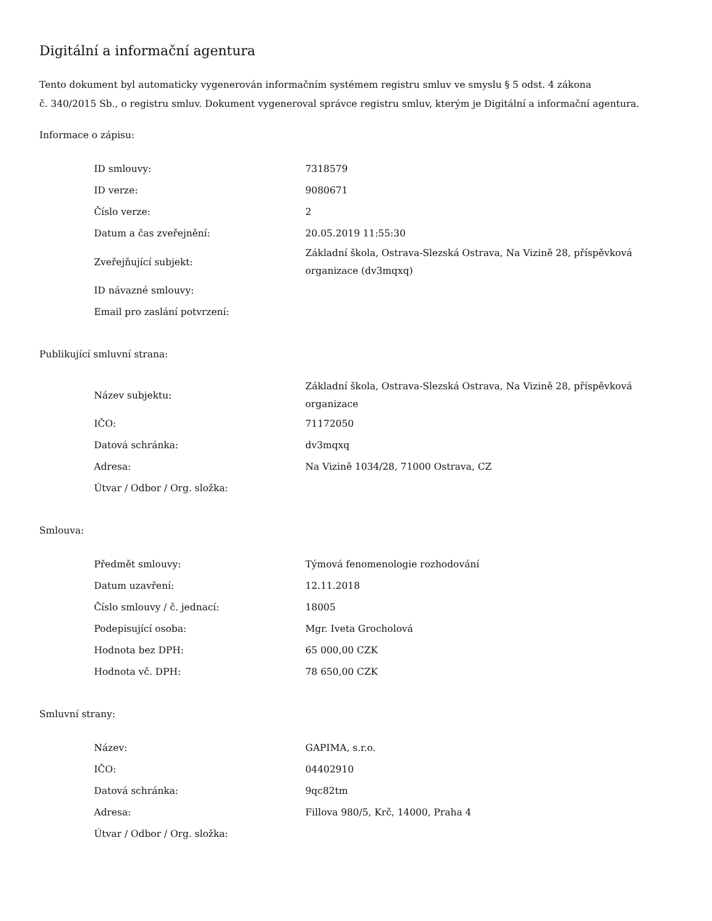Digitální a informační agentura
Tento dokument byl automaticky vygenerován informačním systémem registru smluv ve smyslu § 5 odst. 4 zákona
č. 340/2015 Sb., o registru smluv. Dokument vygeneroval správce registru smluv, kterým je Digitální a informační agentura.
Informace o zápisu:
| ID smlouvy: | 7318579 |
| ID verze: | 9080671 |
| Číslo verze: | 2 |
| Datum a čas zveřejnění: | 20.05.2019 11:55:30 |
| Zveřejňující subjekt: | Základní škola, Ostrava-Slezská Ostrava, Na Vizině 28, příspěvková organizace (dv3mqxq) |
| ID návazné smlouvy: | |
| Email pro zaslání potvrzení: | |
Publikující smluvní strana:
| Název subjektu: | Základní škola, Ostrava-Slezská Ostrava, Na Vizině 28, příspěvková organizace |
| IČO: | 71172050 |
| Datová schránka: | dv3mqxq |
| Adresa: | Na Vizině 1034/28, 71000 Ostrava, CZ |
| Útvar / Odbor / Org. složka: | |
Smlouva:
| Předmět smlouvy: | Týmová fenomenologie rozhodování |
| Datum uzavření: | 12.11.2018 |
| Číslo smlouvy / č. jednací: | 18005 |
| Podepisující osoba: | Mgr. Iveta Grocholová |
| Hodnota bez DPH: | 65 000,00 CZK |
| Hodnota vč. DPH: | 78 650,00 CZK |
Smluvní strany:
| Název: | GAPIMA, s.r.o. |
| IČO: | 04402910 |
| Datová schránka: | 9qc82tm |
| Adresa: | Fillova 980/5, Krč, 14000, Praha 4 |
| Útvar / Odbor / Org. složka: | |